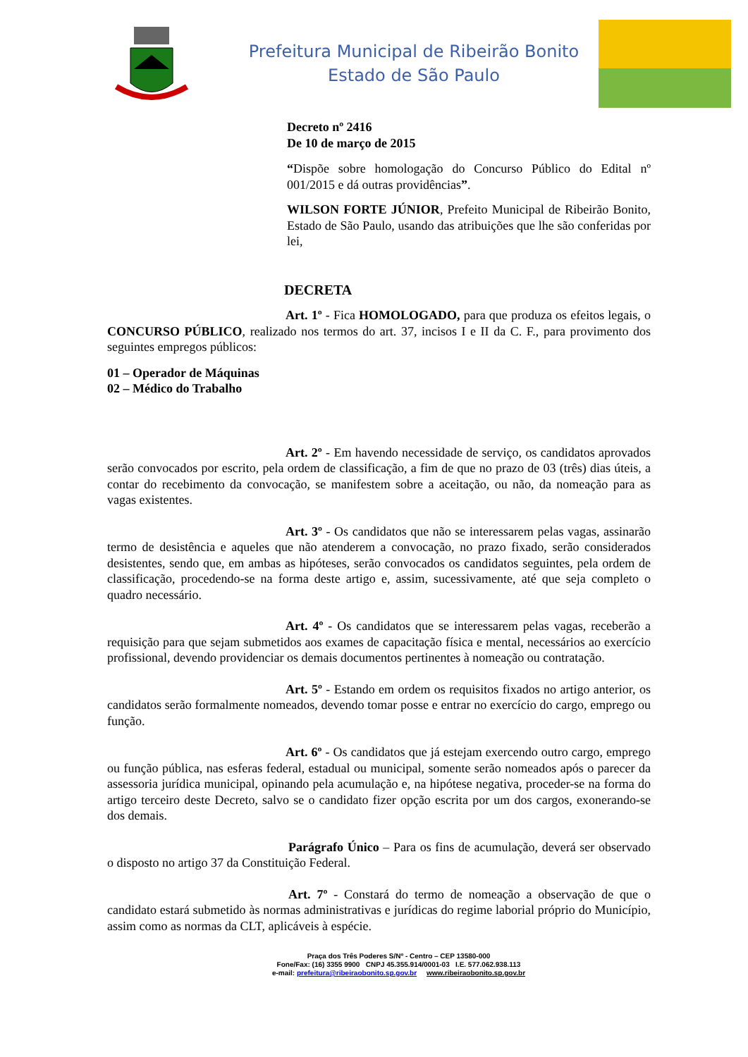Prefeitura Municipal de Ribeirão Bonito
Estado de São Paulo
Decreto nº 2416
De 10 de março de 2015
“Dispõe sobre homologação do Concurso Público do Edital nº 001/2015 e dá outras providências”.
WILSON FORTE JÚNIOR, Prefeito Municipal de Ribeirão Bonito, Estado de São Paulo, usando das atribuições que lhe são conferidas por lei,
DECRETA
Art. 1º - Fica HOMOLOGADO, para que produza os efeitos legais, o CONCURSO PÚBLICO, realizado nos termos do art. 37, incisos I e II da C. F., para provimento dos seguintes empregos públicos:
01 – Operador de Máquinas
02 – Médico do Trabalho
Art. 2º - Em havendo necessidade de serviço, os candidatos aprovados serão convocados por escrito, pela ordem de classificação, a fim de que no prazo de 03 (três) dias úteis, a contar do recebimento da convocação, se manifestem sobre a aceitação, ou não, da nomeação para as vagas existentes.
Art. 3º - Os candidatos que não se interessarem pelas vagas, assinarão termo de desistência e aqueles que não atenderem a convocação, no prazo fixado, serão considerados desistentes, sendo que, em ambas as hipóteses, serão convocados os candidatos seguintes, pela ordem de classificação, procedendo-se na forma deste artigo e, assim, sucessivamente, até que seja completo o quadro necessário.
Art. 4º - Os candidatos que se interessarem pelas vagas, receberão a requisição para que sejam submetidos aos exames de capacitação física e mental, necessários ao exercício profissional, devendo providenciar os demais documentos pertinentes à nomeação ou contratação.
Art. 5º - Estando em ordem os requisitos fixados no artigo anterior, os candidatos serão formalmente nomeados, devendo tomar posse e entrar no exercício do cargo, emprego ou função.
Art. 6º - Os candidatos que já estejam exercendo outro cargo, emprego ou função pública, nas esferas federal, estadual ou municipal, somente serão nomeados após o parecer da assessoria jurídica municipal, opinando pela acumulação e, na hipótese negativa, proceder-se na forma do artigo terceiro deste Decreto, salvo se o candidato fizer opção escrita por um dos cargos, exonerando-se dos demais.
Parágrafo Único – Para os fins de acumulação, deverá ser observado o disposto no artigo 37 da Constituição Federal.
Art. 7º - Constará do termo de nomeação a observação de que o candidato estará submetido às normas administrativas e jurídicas do regime laborial próprio do Município, assim como as normas da CLT, aplicáveis à espécie.
Praça dos Três Poderes S/Nº - Centro – CEP 13580-000
Fone/Fax: (16) 3355 9900 CNPJ 45.355.914/0001-03 I.E. 577.062.938.113
e-mail: prefeitura@ribeiraobonito.sp.gov.br www.ribeiraobonito.sp.gov.br